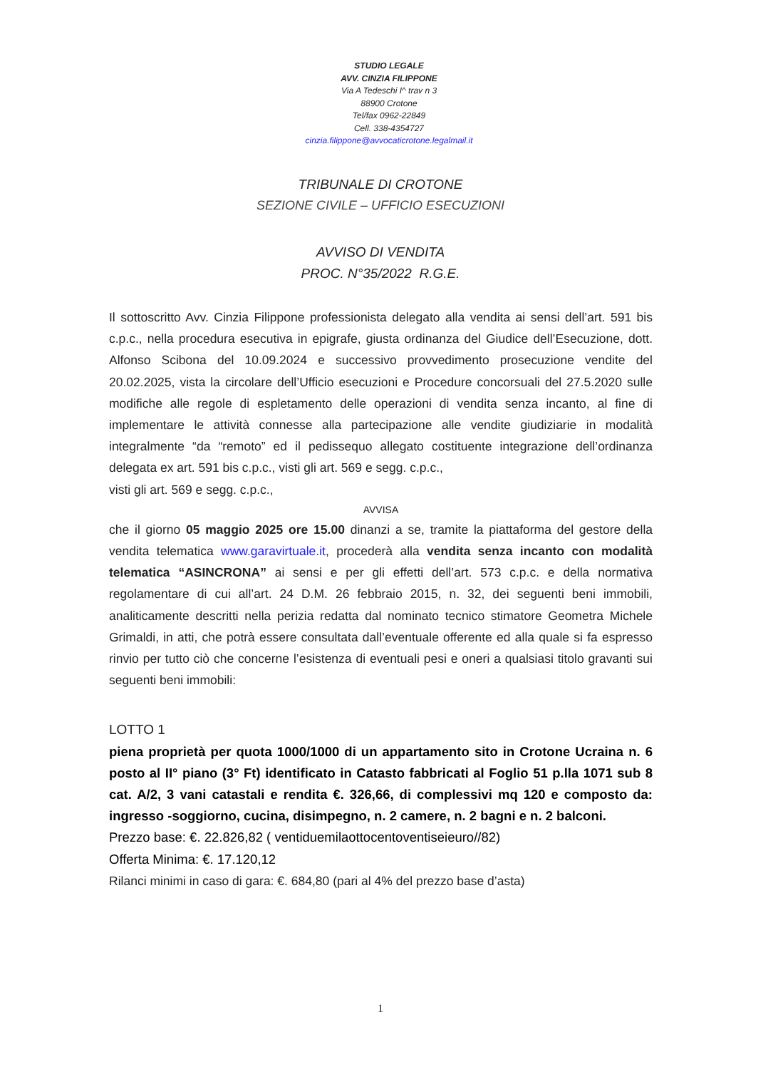STUDIO LEGALE
AVV. CINZIA FILIPPONE
Via A Tedeschi I^ trav n 3
88900 Crotone
Tel/fax 0962-22849
Cell. 338-4354727
cinzia.filippone@avvocaticrotone.legalmail.it
TRIBUNALE DI CROTONE
SEZIONE CIVILE – UFFICIO ESECUZIONI
AVVISO DI VENDITA
PROC. N°35/2022 R.G.E.
Il sottoscritto Avv. Cinzia Filippone professionista delegato alla vendita ai sensi dell’art. 591 bis c.p.c., nella procedura esecutiva in epigrafe, giusta ordinanza del Giudice dell’Esecuzione, dott. Alfonso Scibona del 10.09.2024 e successivo provvedimento prosecuzione vendite del 20.02.2025, vista la circolare dell’Ufficio esecuzioni e Procedure concorsuali del 27.5.2020 sulle modifiche alle regole di espletamento delle operazioni di vendita senza incanto, al fine di implementare le attività connesse alla partecipazione alle vendite giudiziarie in modalità integralmente “da “remoto” ed il pedissequo allegato costituente integrazione dell’ordinanza delegata ex art. 591 bis c.p.c., visti gli art. 569 e segg. c.p.c.,
visti gli art. 569 e segg. c.p.c.,
AVVISA
che il giorno 05 maggio 2025 ore 15.00 dinanzi a se, tramite la piattaforma del gestore della vendita telematica www.garavirtuale.it, procederà alla vendita senza incanto con modalità telematica “ASINCRONA” ai sensi e per gli effetti dell’art. 573 c.p.c. e della normativa regolamentare di cui all’art. 24 D.M. 26 febbraio 2015, n. 32, dei seguenti beni immobili, analiticamente descritti nella perizia redatta dal nominato tecnico stimatore Geometra Michele Grimaldi, in atti, che potrà essere consultata dall’eventuale offerente ed alla quale si fa espresso rinvio per tutto ciò che concerne l’esistenza di eventuali pesi e oneri a qualsiasi titolo gravanti sui seguenti beni immobili:
LOTTO 1
piena proprietà per quota 1000/1000 di un appartamento sito in Crotone Ucraina n. 6 posto al II° piano (3° Ft) identificato in Catasto fabbricati al Foglio 51 p.lla 1071 sub 8 cat. A/2, 3 vani catastali e rendita €. 326,66, di complessivi mq 120 e composto da: ingresso -soggiorno, cucina, disimpegno, n. 2 camere, n. 2 bagni e n. 2 balconi.
Prezzo base: €. 22.826,82 ( ventiduemilaottocentoventiseieuro//82)
Offerta Minima: €. 17.120,12
Rilanci minimi in caso di gara: €. 684,80 (pari al 4% del prezzo base d’asta)
1